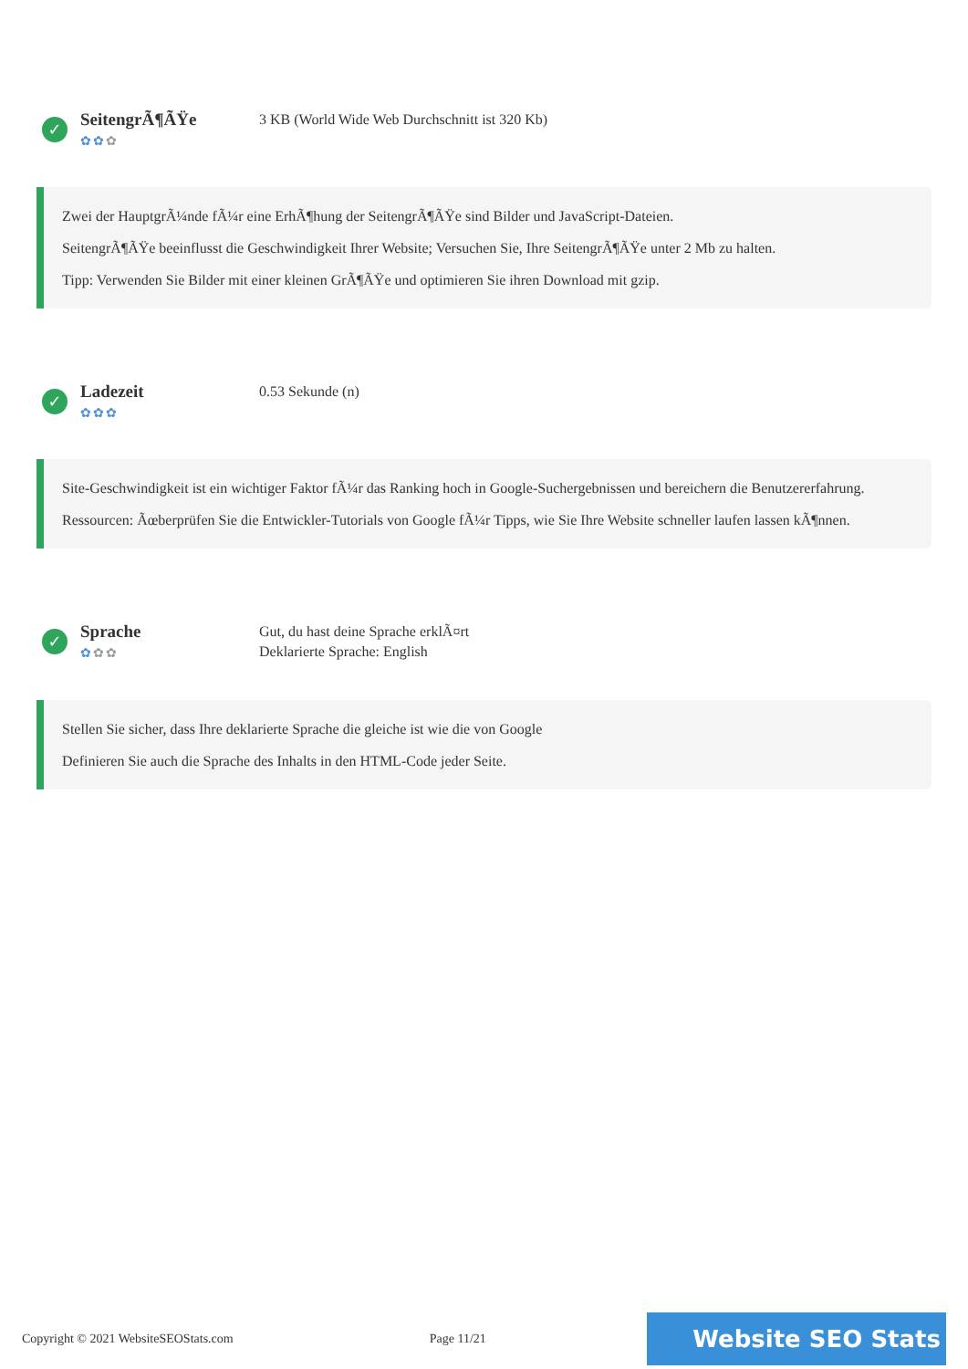✓
SeitengrÃ¶ÃŸe
✿✿✿
3 KB (World Wide Web Durchschnitt ist 320 Kb)
Zwei der HauptgrÃ¼nde fÃ¼r eine ErhÃ¶hung der SeitengrÃ¶ÃŸe sind Bilder und JavaScript-Dateien.
SeitengrÃ¶ÃŸe beeinflusst die Geschwindigkeit Ihrer Website; Versuchen Sie, Ihre SeitengrÃ¶ÃŸe unter 2 Mb zu halten.
Tipp: Verwenden Sie Bilder mit einer kleinen GrÃ¶ÃŸe und optimieren Sie ihren Download mit gzip.
✓
Ladezeit
✿✿✿
0.53 Sekunde (n)
Site-Geschwindigkeit ist ein wichtiger Faktor fÃ¼r das Ranking hoch in Google-Suchergebnissen und bereichern die Benutzererfahrung.
Ressourcen: Ãœberprüfen Sie die Entwickler-Tutorials von Google fÃ¼r Tipps, wie Sie Ihre Website schneller laufen lassen kÃ¶nnen.
✓
Sprache
✿✿✿
Gut, du hast deine Sprache erklÃ¤rt
Deklarierte Sprache: English
Stellen Sie sicher, dass Ihre deklarierte Sprache die gleiche ist wie die von Google
Definieren Sie auch die Sprache des Inhalts in den HTML-Code jeder Seite.
Copyright © 2021 WebsiteSEOStats.com Page 11/21 Website SEO Stats